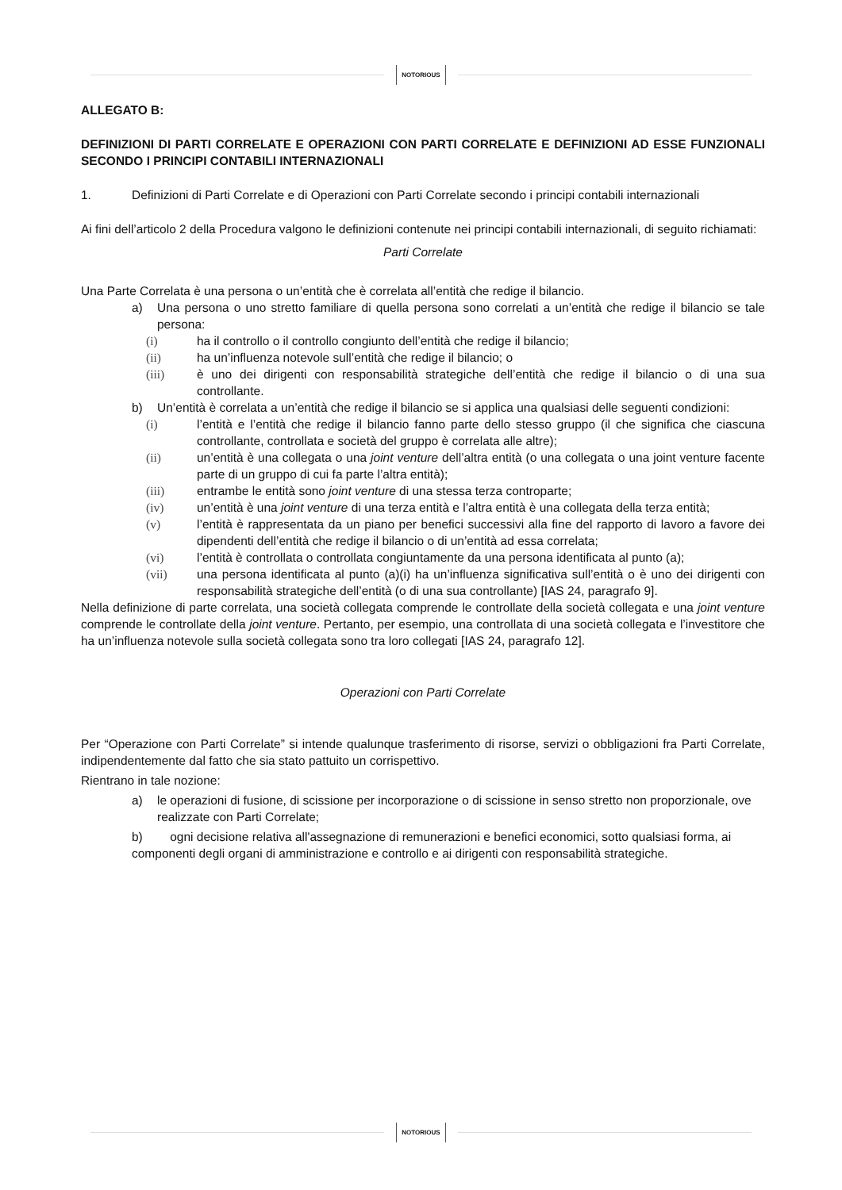NOTORIOUS
ALLEGATO B:
DEFINIZIONI DI PARTI CORRELATE E OPERAZIONI CON PARTI CORRELATE E DEFINIZIONI AD ESSE FUNZIONALI SECONDO I PRINCIPI CONTABILI INTERNAZIONALI
1. Definizioni di Parti Correlate e di Operazioni con Parti Correlate secondo i principi contabili internazionali
Ai fini dell’articolo 2 della Procedura valgono le definizioni contenute nei principi contabili internazionali, di seguito richiamati:
Parti Correlate
Una Parte Correlata è una persona o un’entità che è correlata all’entità che redige il bilancio.
a) Una persona o uno stretto familiare di quella persona sono correlati a un’entità che redige il bilancio se tale persona:
(i) ha il controllo o il controllo congiunto dell’entità che redige il bilancio;
(ii) ha un’influenza notevole sull’entità che redige il bilancio; o
(iii) è uno dei dirigenti con responsabilità strategiche dell’entità che redige il bilancio o di una sua controllante.
b) Un’entità è correlata a un’entità che redige il bilancio se si applica una qualsiasi delle seguenti condizioni:
(i) l’entità e l’entità che redige il bilancio fanno parte dello stesso gruppo (il che significa che ciascuna controllante, controllata e società del gruppo è correlata alle altre);
(ii) un’entità è una collegata o una joint venture dell’altra entità (o una collegata o una joint venture facente parte di un gruppo di cui fa parte l’altra entità);
(iii) entrambe le entità sono joint venture di una stessa terza controparte;
(iv) un’entità è una joint venture di una terza entità e l’altra entità è una collegata della terza entità;
(v) l’entità è rappresentata da un piano per benefici successivi alla fine del rapporto di lavoro a favore dei dipendenti dell’entità che redige il bilancio o di un’entità ad essa correlata;
(vi) l’entità è controllata o controllata congiuntamente da una persona identificata al punto (a);
(vii) una persona identificata al punto (a)(i) ha un’influenza significativa sull’entità o è uno dei dirigenti con responsabilità strategiche dell’entità (o di una sua controllante) [IAS 24, paragrafo 9].
Nella definizione di parte correlata, una società collegata comprende le controllate della società collegata e una joint venture comprende le controllate della joint venture. Pertanto, per esempio, una controllata di una società collegata e l’investitore che ha un’influenza notevole sulla società collegata sono tra loro collegati [IAS 24, paragrafo 12].
Operazioni con Parti Correlate
Per “Operazione con Parti Correlate” si intende qualunque trasferimento di risorse, servizi o obbligazioni fra Parti Correlate, indipendentemente dal fatto che sia stato pattuito un corrispettivo.
Rientrano in tale nozione:
a) le operazioni di fusione, di scissione per incorporazione o di scissione in senso stretto non proporzionale, ove realizzate con Parti Correlate;
b) ogni decisione relativa all'assegnazione di remunerazioni e benefici economici, sotto qualsiasi forma, ai componenti degli organi di amministrazione e controllo e ai dirigenti con responsabilità strategiche.
NOTORIOUS